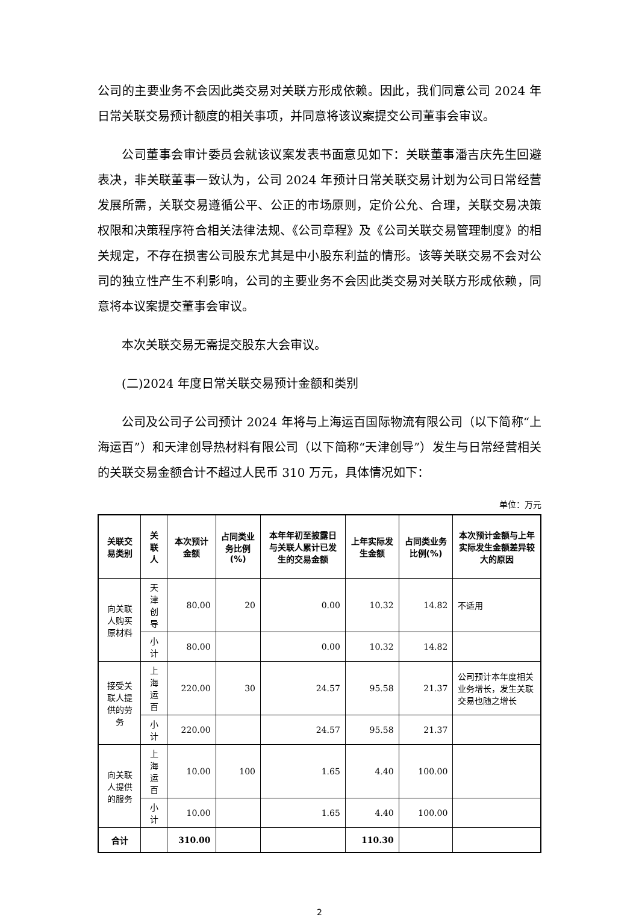公司的主要业务不会因此类交易对关联方形成依赖。因此，我们同意公司 2024 年日常关联交易预计额度的相关事项，并同意将该议案提交公司董事会审议。
公司董事会审计委员会就该议案发表书面意见如下：关联董事潘吉庆先生回避表决，非关联董事一致认为，公司 2024 年预计日常关联交易计划为公司日常经营发展所需，关联交易遵循公平、公正的市场原则，定价公允、合理，关联交易决策权限和决策程序符合相关法律法规、《公司章程》及《公司关联交易管理制度》的相关规定，不存在损害公司股东尤其是中小股东利益的情形。该等关联交易不会对公司的独立性产生不利影响，公司的主要业务不会因此类交易对关联方形成依赖，同意将本议案提交董事会审议。
本次关联交易无需提交股东大会审议。
(二)2024 年度日常关联交易预计金额和类别
公司及公司子公司预计 2024 年将与上海运百国际物流有限公司（以下简称“上海运百”）和天津创导热材料有限公司（以下简称“天津创导”）发生与日常经营相关的关联交易金额合计不超过人民币 310 万元，具体情况如下：
单位：万元
| 关联交易类别 | 关联人 | 本次预计金额 | 占同类业务比例(%) | 本年年初至披露日与关联人累计已发生的交易金额 | 上年实际发生金额 | 占同类业务比例(%) | 本次预计金额与上年实际发生金额差异较大的原因 |
| --- | --- | --- | --- | --- | --- | --- | --- |
| 向关联人购买原材料 | 天津创导 | 80.00 | 20 | 0.00 | 10.32 | 14.82 | 不适用 |
| | 小计 | 80.00 | | 0.00 | 10.32 | 14.82 | |
| 接受关联人提供的劳务 | 上海运百 | 220.00 | 30 | 24.57 | 95.58 | 21.37 | 公司预计本年度相关业务增长，发生关联交易也随之增长 |
| | 小计 | 220.00 | | 24.57 | 95.58 | 21.37 | |
| 向关联人提供的服务 | 上海运百 | 10.00 | 100 | 1.65 | 4.40 | 100.00 | |
| | 小计 | 10.00 | | 1.65 | 4.40 | 100.00 | |
| 合计 | | 310.00 | | | 110.30 | | |
2